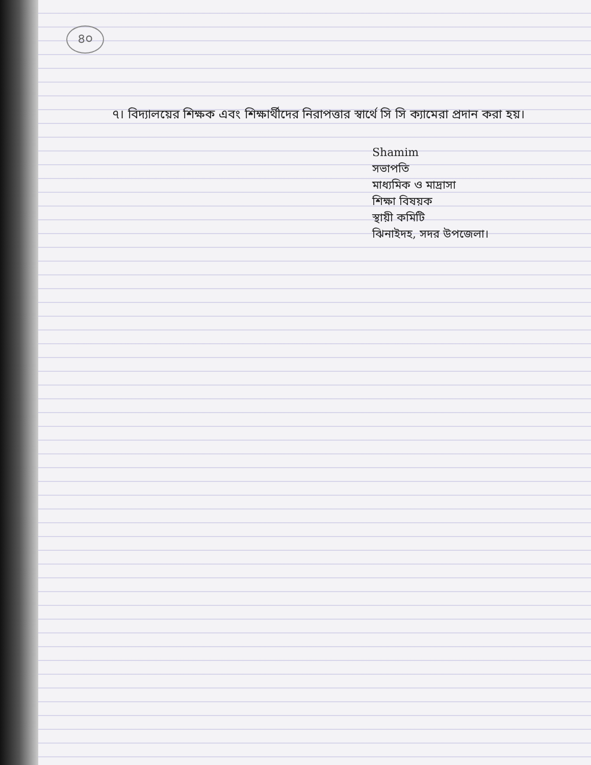৪০
৭। বিদ্যালয়ের শিক্ষক এবং শিক্ষার্থীদের নিরাপত্তার স্বার্থে সি সি ক্যামেরা প্রদান করা হয়।
Shamim
সভাপতি
মাধ্যমিক ও মাদ্রাসা
শিক্ষা বিষয়ক
স্থায়ী কমিটি
ঝিনাইদহ, সদর উপজেলা।